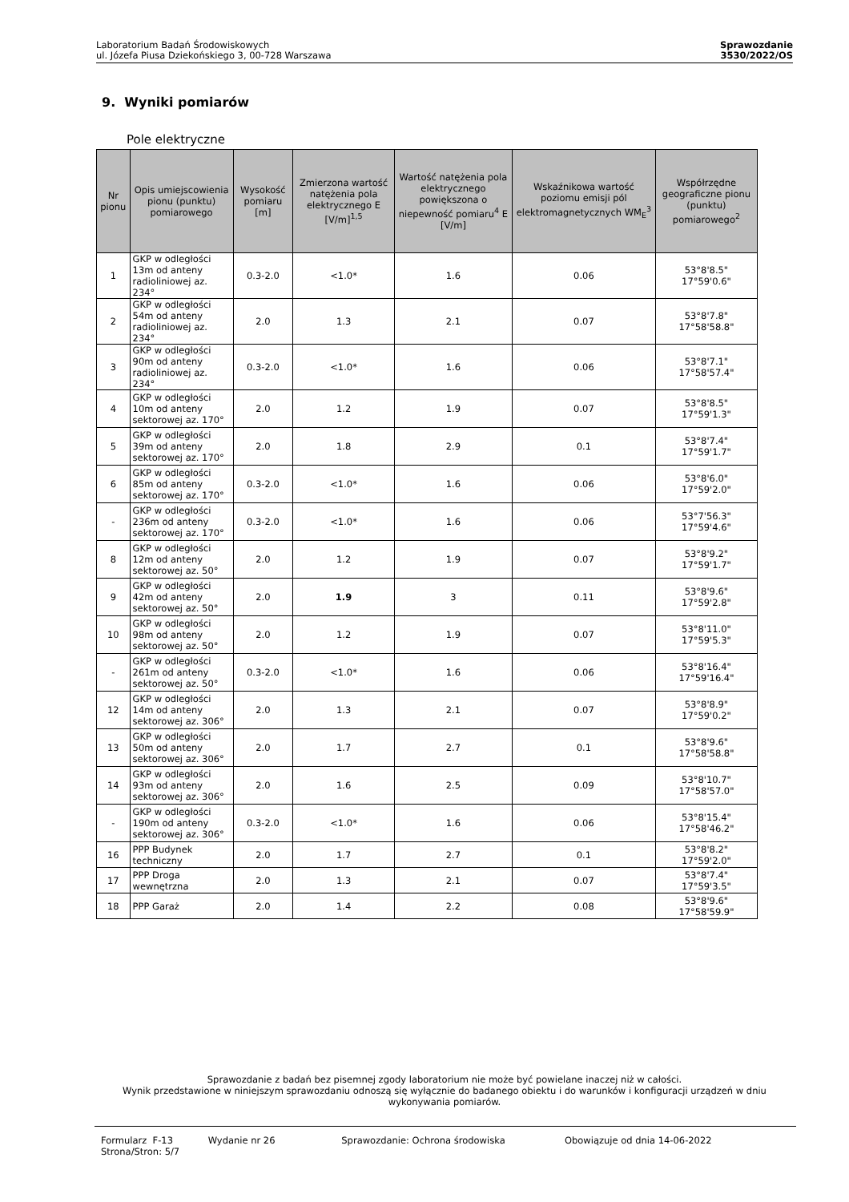Laboratorium Badań Środowiskowych
ul. Józefa Piusa Dziekońskiego 3, 00-728 Warszawa
Sprawozdanie
3530/2022/OS
9. Wyniki pomiarów
Pole elektryczne
| Nr pionu | Opis umiejscowienia pionu (punktu) pomiarowego | Wysokość pomiaru [m] | Zmierzona wartość natężenia pola elektrycznego E [V/m]<sup>1,5</sup> | Wartość natężenia pola elektrycznego powiększona o niepewność pomiaru<sup>4</sup> E [V/m] | Wskaźnikowa wartość poziomu emisji pól elektromagnetycznych WM<sub>E</sub><sup>3</sup> | Współrzędne geograficzne pionu (punktu) pomiarowego<sup>2</sup> |
| --- | --- | --- | --- | --- | --- | --- |
| 1 | GKP w odległości 13m od anteny radioliniowej az. 234° | 0.3-2.0 | <1.0* | 1.6 | 0.06 | 53°8'8.5" 17°59'0.6" |
| 2 | GKP w odległości 54m od anteny radioliniowej az. 234° | 2.0 | 1.3 | 2.1 | 0.07 | 53°8'7.8" 17°58'58.8" |
| 3 | GKP w odległości 90m od anteny radioliniowej az. 234° | 0.3-2.0 | <1.0* | 1.6 | 0.06 | 53°8'7.1" 17°58'57.4" |
| 4 | GKP w odległości 10m od anteny sektorowej az. 170° | 2.0 | 1.2 | 1.9 | 0.07 | 53°8'8.5" 17°59'1.3" |
| 5 | GKP w odległości 39m od anteny sektorowej az. 170° | 2.0 | 1.8 | 2.9 | 0.1 | 53°8'7.4" 17°59'1.7" |
| 6 | GKP w odległości 85m od anteny sektorowej az. 170° | 0.3-2.0 | <1.0* | 1.6 | 0.06 | 53°8'6.0" 17°59'2.0" |
| - | GKP w odległości 236m od anteny sektorowej az. 170° | 0.3-2.0 | <1.0* | 1.6 | 0.06 | 53°7'56.3" 17°59'4.6" |
| 8 | GKP w odległości 12m od anteny sektorowej az. 50° | 2.0 | 1.2 | 1.9 | 0.07 | 53°8'9.2" 17°59'1.7" |
| 9 | GKP w odległości 42m od anteny sektorowej az. 50° | 2.0 | 1.9 | 3 | 0.11 | 53°8'9.6" 17°59'2.8" |
| 10 | GKP w odległości 98m od anteny sektorowej az. 50° | 2.0 | 1.2 | 1.9 | 0.07 | 53°8'11.0" 17°59'5.3" |
| - | GKP w odległości 261m od anteny sektorowej az. 50° | 0.3-2.0 | <1.0* | 1.6 | 0.06 | 53°8'16.4" 17°59'16.4" |
| 12 | GKP w odległości 14m od anteny sektorowej az. 306° | 2.0 | 1.3 | 2.1 | 0.07 | 53°8'8.9" 17°59'0.2" |
| 13 | GKP w odległości 50m od anteny sektorowej az. 306° | 2.0 | 1.7 | 2.7 | 0.1 | 53°8'9.6" 17°58'58.8" |
| 14 | GKP w odległości 93m od anteny sektorowej az. 306° | 2.0 | 1.6 | 2.5 | 0.09 | 53°8'10.7" 17°58'57.0" |
| - | GKP w odległości 190m od anteny sektorowej az. 306° | 0.3-2.0 | <1.0* | 1.6 | 0.06 | 53°8'15.4" 17°58'46.2" |
| 16 | PPP Budynek techniczny | 2.0 | 1.7 | 2.7 | 0.1 | 53°8'8.2" 17°59'2.0" |
| 17 | PPP Droga wewnętrzna | 2.0 | 1.3 | 2.1 | 0.07 | 53°8'7.4" 17°59'3.5" |
| 18 | PPP Garaż | 2.0 | 1.4 | 2.2 | 0.08 | 53°8'9.6" 17°58'59.9" |
Sprawozdanie z badań bez pisemnej zgody laboratorium nie może być powielane inaczej niż w całości.
Wynik przedstawione w niniejszym sprawozdaniu odnoszą się wyłącznie do badanego obiektu i do warunków i konfiguracji urządzeń w dniu wykonywania pomiarów.
Formularz F-13 Wydanie nr 26 Sprawozdanie: Ochrona środowiska Obowiązuje od dnia 14-06-2022
Strona/Stron: 5/7